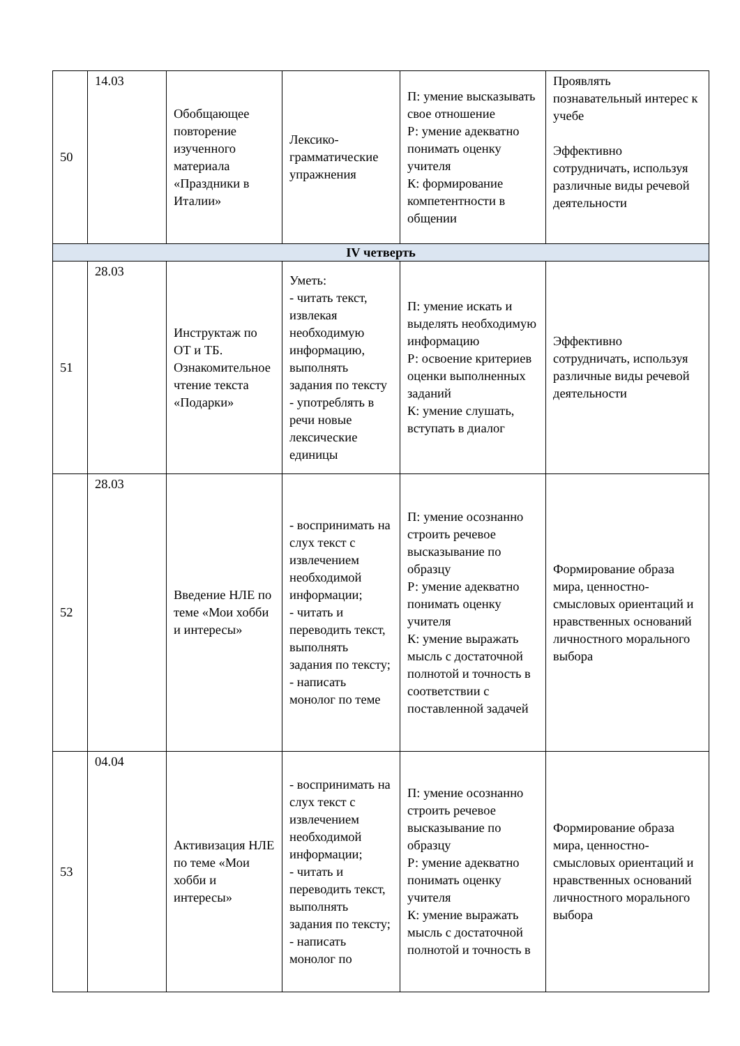| 50 | 14.03 | Обобщающее повторение изученного материала «Праздники в Италии» | Лексико-грамматические упражнения | П: умение высказывать свое отношение Р: умение адекватно понимать оценку учителя К: формирование компетентности в общении | Проявлять познавательный интерес к учебе Эффективно сотрудничать, используя различные виды речевой деятельности |
| IV четверть | | | | | |
| 51 | 28.03 | Инструктаж по ОТ и ТБ. Ознакомительное чтение текста «Подарки» | Уметь: - читать текст, извлекая необходимую информацию, выполнять задания по тексту - употреблять в речи новые лексические единицы | П: умение искать и выделять необходимую информацию Р: освоение критериев оценки выполненных заданий К: умение слушать, вступать в диалог | Эффективно сотрудничать, используя различные виды речевой деятельности |
| 52 | 28.03 | Введение НЛЕ по теме «Мои хобби и интересы» | - воспринимать на слух текст с извлечением необходимой информации; - читать и переводить текст, выполнять задания по тексту; - написать монолог по теме | П: умение осознанно строить речевое высказывание по образцу Р: умение адекватно понимать оценку учителя К: умение выражать мысль с достаточной полнотой и точность в соответствии с поставленной задачей | Формирование образа мира, ценностно-смысловых ориентаций и нравственных оснований личностного морального выбора |
| 53 | 04.04 | Активизация НЛЕ по теме «Мои хобби и интересы» | - воспринимать на слух текст с извлечением необходимой информации; - читать и переводить текст, выполнять задания по тексту; - написать монолог по | П: умение осознанно строить речевое высказывание по образцу Р: умение адекватно понимать оценку учителя К: умение выражать мысль с достаточной полнотой и точность в | Формирование образа мира, ценностно-смысловых ориентаций и нравственных оснований личностного морального выбора |